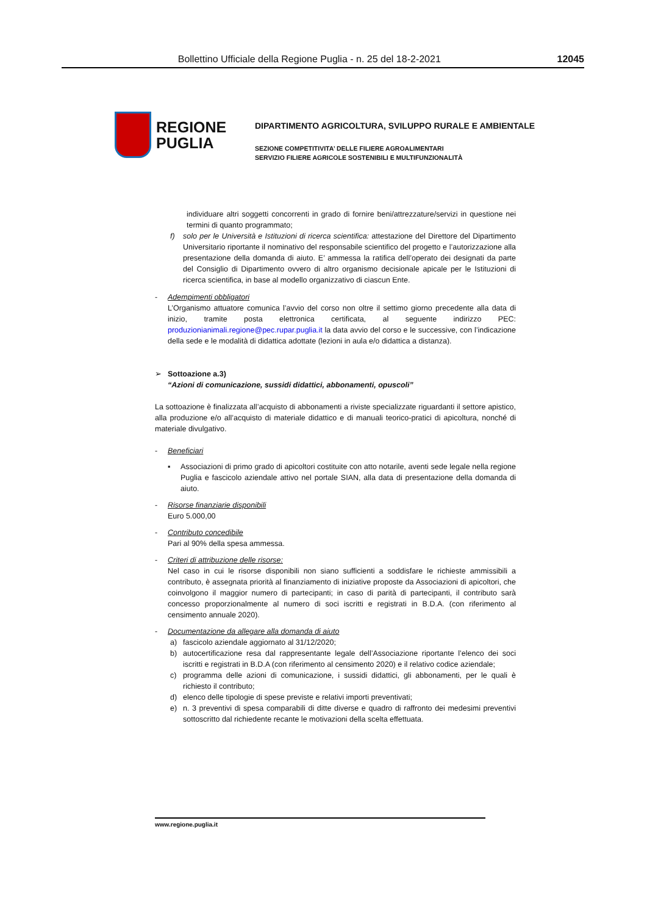Bollettino Ufficiale della Regione Puglia - n. 25 del 18-2-2021 12045
REGIONE
PUGLIA
DIPARTIMENTO AGRICOLTURA, SVILUPPO RURALE E AMBIENTALE
SEZIONE COMPETITIVITA’ DELLE FILIERE AGROALIMENTARI
SERVIZIO FILIERE AGRICOLE SOSTENIBILI E MULTIFUNZIONALITÀ
individuare altri soggetti concorrenti in grado di fornire beni/attrezzature/servizi in questione nei termini di quanto programmato;
f) solo per le Università e Istituzioni di ricerca scientifica: attestazione del Direttore del Dipartimento Universitario riportante il nominativo del responsabile scientifico del progetto e l’autorizzazione alla presentazione della domanda di aiuto. E’ ammessa la ratifica dell’operato dei designati da parte del Consiglio di Dipartimento ovvero di altro organismo decisionale apicale per le Istituzioni di ricerca scientifica, in base al modello organizzativo di ciascun Ente.
- Adempimenti obbligatori
L’Organismo attuatore comunica l’avvio del corso non oltre il settimo giorno precedente alla data di inizio, tramite posta elettronica certificata, al seguente indirizzo PEC: produzionianimali.regione@pec.rupar.puglia.it la data avvio del corso e le successive, con l’indicazione della sede e le modalità di didattica adottate (lezioni in aula e/o didattica a distanza).
➢ Sottoazione a.3)
“Azioni di comunicazione, sussidi didattici, abbonamenti, opuscoli”
La sottoazione è finalizzata all’acquisto di abbonamenti a riviste specializzate riguardanti il settore apistico, alla produzione e/o all’acquisto di materiale didattico e di manuali teorico-pratici di apicoltura, nonché di materiale divulgativo.
- Beneficiari
▪ Associazioni di primo grado di apicoltori costituite con atto notarile, aventi sede legale nella regione Puglia e fascicolo aziendale attivo nel portale SIAN, alla data di presentazione della domanda di aiuto.
- Risorse finanziarie disponibili
Euro 5.000,00
- Contributo concedibile
Pari al 90% della spesa ammessa.
- Criteri di attribuzione delle risorse:
Nel caso in cui le risorse disponibili non siano sufficienti a soddisfare le richieste ammissibili a contributo, è assegnata priorità al finanziamento di iniziative proposte da Associazioni di apicoltori, che coinvolgono il maggior numero di partecipanti; in caso di parità di partecipanti, il contributo sarà concesso proporzionalmente al numero di soci iscritti e registrati in B.D.A. (con riferimento al censimento annuale 2020).
- Documentazione da allegare alla domanda di aiuto
a) fascicolo aziendale aggiornato al 31/12/2020;
b) autocertificazione resa dal rappresentante legale dell’Associazione riportante l’elenco dei soci iscritti e registrati in B.D.A (con riferimento al censimento 2020) e il relativo codice aziendale;
c) programma delle azioni di comunicazione, i sussidi didattici, gli abbonamenti, per le quali è richiesto il contributo;
d) elenco delle tipologie di spese previste e relativi importi preventivati;
e) n. 3 preventivi di spesa comparabili di ditte diverse e quadro di raffronto dei medesimi preventivi sottoscritto dal richiedente recante le motivazioni della scelta effettuata.
www.regione.puglia.it